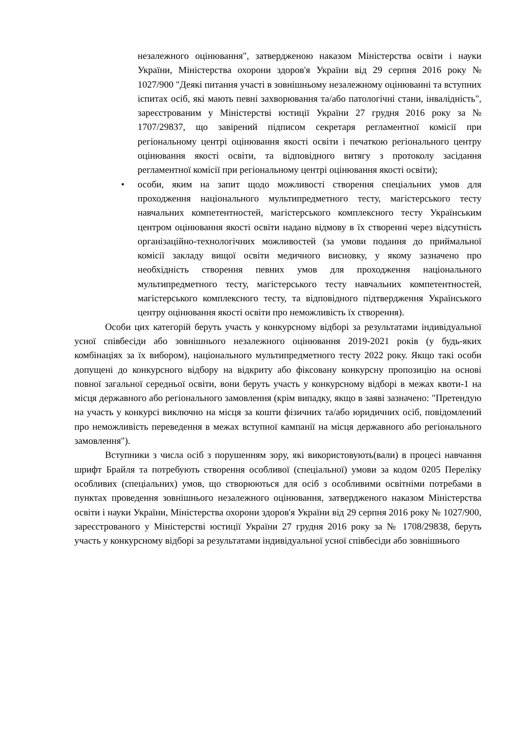незалежного оцінювання", затвердженою наказом Міністерства освіти і науки України, Міністерства охорони здоров'я України від 29 серпня 2016 року № 1027/900 "Деякі питання участі в зовнішньому незалежному оцінюванні та вступних іспитах осіб, які мають певні захворювання та/або патологічні стани, інвалідність", зареєстрованим у Міністерстві юстиції України 27 грудня 2016 року за № 1707/29837, що завірений підписом секретаря регламентної комісії при регіональному центрі оцінювання якості освіти і печаткою регіонального центру оцінювання якості освіти, та відповідного витягу з протоколу засідання регламентної комісії при регіональному центрі оцінювання якості освіти);
• особи, яким на запит щодо можливості створення спеціальних умов для проходження національного мультипредметного тесту, магістерського тесту навчальних компетентностей, магістерського комплексного тесту Українським центром оцінювання якості освіти надано відмову в їх створенні через відсутність організаційно-технологічних можливостей (за умови подання до приймальної комісії закладу вищої освіти медичного висновку, у якому зазначено про необхідність створення певних умов для проходження національного мультипредметного тесту, магістерського тесту навчальних компетентностей, магістерського комплексного тесту, та відповідного підтвердження Українського центру оцінювання якості освіти про неможливість їх створення).
Особи цих категорій беруть участь у конкурсному відборі за результатами індивідуальної усної співбесіди або зовнішнього незалежного оцінювання 2019-2021 років (у будь-яких комбінаціях за їх вибором), національного мультипредметного тесту 2022 року. Якщо такі особи допущені до конкурсного відбору на відкриту або фіксовану конкурсну пропозицію на основі повної загальної середньої освіти, вони беруть участь у конкурсному відборі в межах квоти-1 на місця державного або регіонального замовлення (крім випадку, якщо в заяві зазначено: "Претендую на участь у конкурсі виключно на місця за кошти фізичних та/або юридичних осіб, повідомлений про неможливість переведення в межах вступної кампанії на місця державного або регіонального замовлення").
Вступники з числа осіб з порушенням зору, які використовують(вали) в процесі навчання шрифт Брайля та потребують створення особливої (спеціальної) умови за кодом 0205 Переліку особливих (спеціальних) умов, що створюються для осіб з особливими освітніми потребами в пунктах проведення зовнішнього незалежного оцінювання, затвердженого наказом Міністерства освіти і науки України, Міністерства охорони здоров'я України від 29 серпня 2016 року № 1027/900, зареєстрованого у Міністерстві юстиції України 27 грудня 2016 року за № 1708/29838, беруть участь у конкурсному відборі за результатами індивідуальної усної співбесіди або зовнішнього